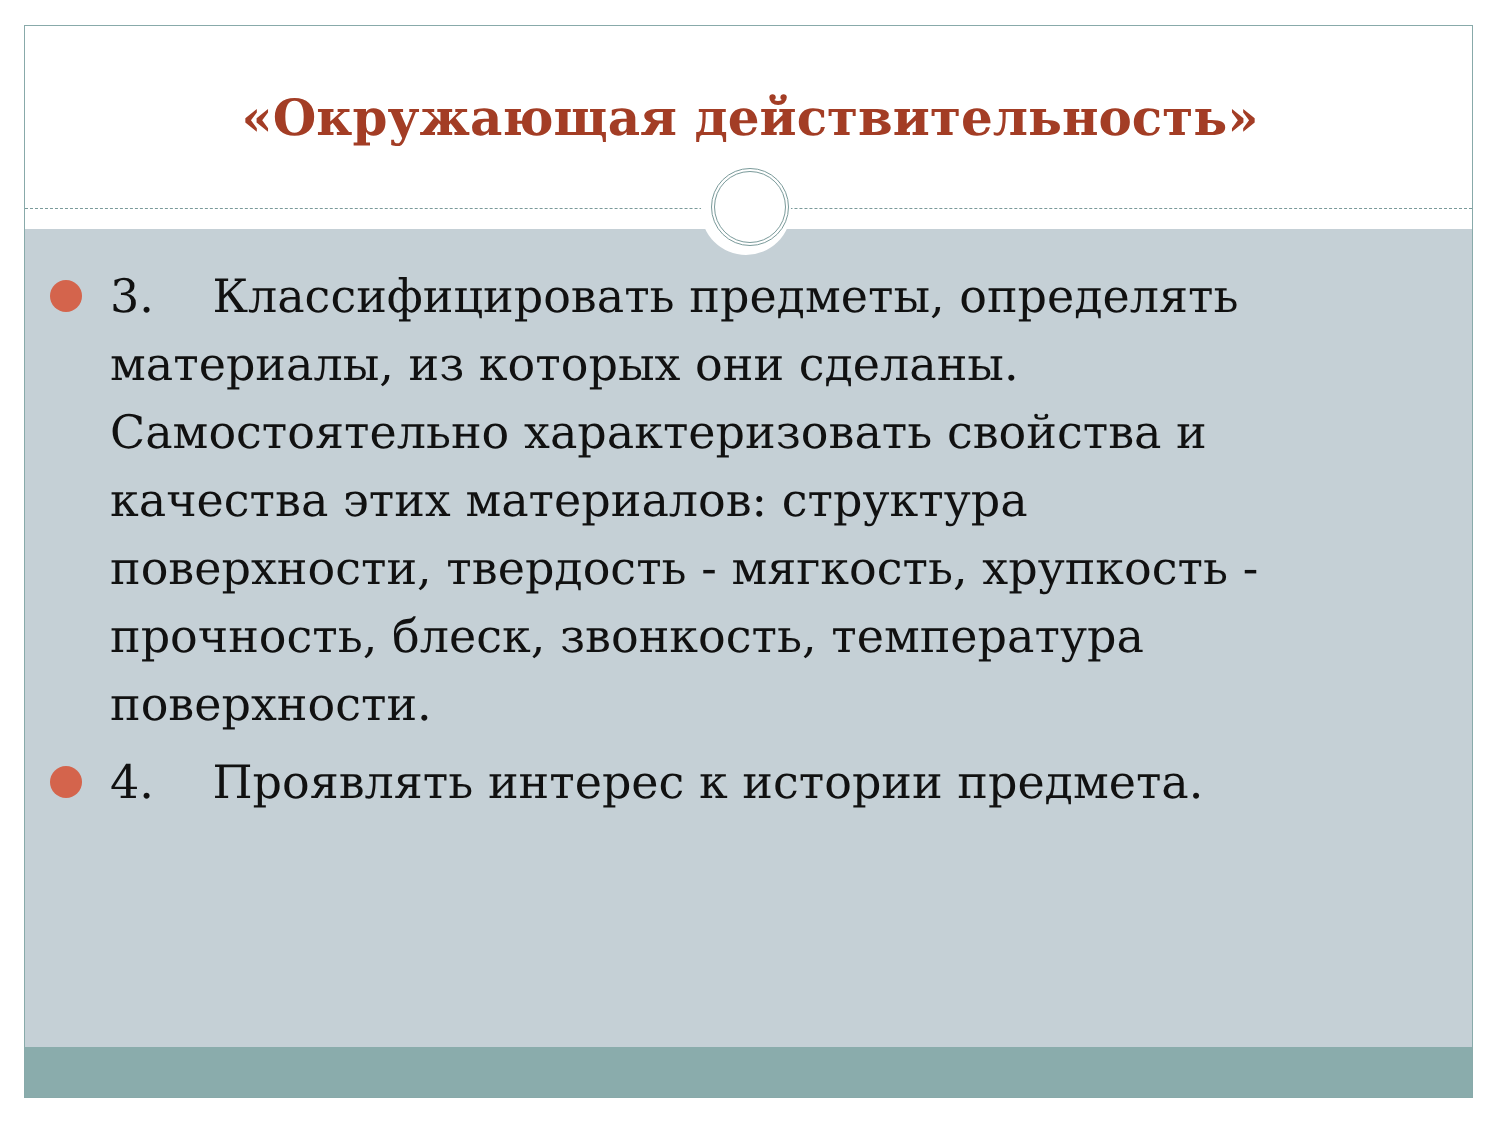«Окружающая действительность»
3. Классифицировать предметы, определять материалы, из которых они сделаны. Самостоятельно характеризовать свойства и качества этих материалов: структура поверхности, твердость - мягкость, хрупкость - прочность, блеск, звонкость, температура поверхности.
4. Проявлять интерес к истории предмета.